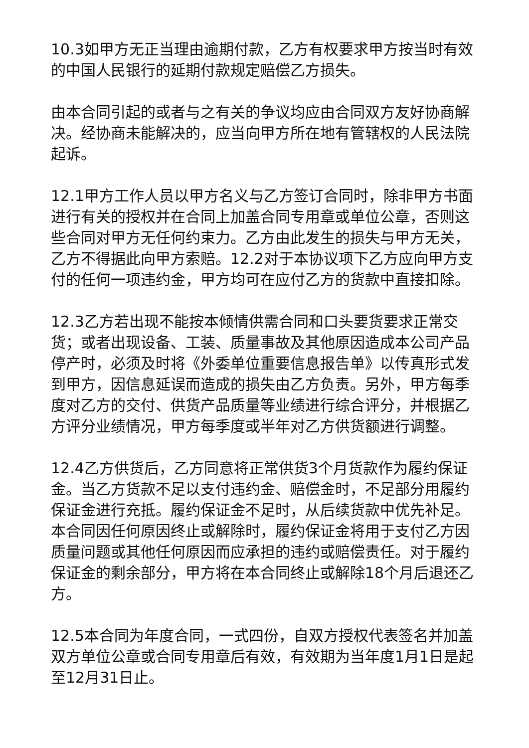10.3如甲方无正当理由逾期付款，乙方有权要求甲方按当时有效的中国人民银行的延期付款规定赔偿乙方损失。
由本合同引起的或者与之有关的争议均应由合同双方友好协商解决。经协商未能解决的，应当向甲方所在地有管辖权的人民法院起诉。
12.1甲方工作人员以甲方名义与乙方签订合同时，除非甲方书面进行有关的授权并在合同上加盖合同专用章或单位公章，否则这些合同对甲方无任何约束力。乙方由此发生的损失与甲方无关，乙方不得据此向甲方索赔。12.2对于本协议项下乙方应向甲方支付的任何一项违约金，甲方均可在应付乙方的货款中直接扣除。
12.3乙方若出现不能按本倾情供需合同和口头要货要求正常交货；或者出现设备、工装、质量事故及其他原因造成本公司产品停产时，必须及时将《外委单位重要信息报告单》以传真形式发到甲方，因信息延误而造成的损失由乙方负责。另外，甲方每季度对乙方的交付、供货产品质量等业绩进行综合评分，并根据乙方评分业绩情况，甲方每季度或半年对乙方供货额进行调整。
12.4乙方供货后，乙方同意将正常供货3个月货款作为履约保证金。当乙方货款不足以支付违约金、赔偿金时，不足部分用履约保证金进行充抵。履约保证金不足时，从后续货款中优先补足。本合同因任何原因终止或解除时，履约保证金将用于支付乙方因质量问题或其他任何原因而应承担的违约或赔偿责任。对于履约保证金的剩余部分，甲方将在本合同终止或解除18个月后退还乙方。
12.5本合同为年度合同，一式四份，自双方授权代表签名并加盖双方单位公章或合同专用章后有效，有效期为当年度1月1日是起至12月31日止。